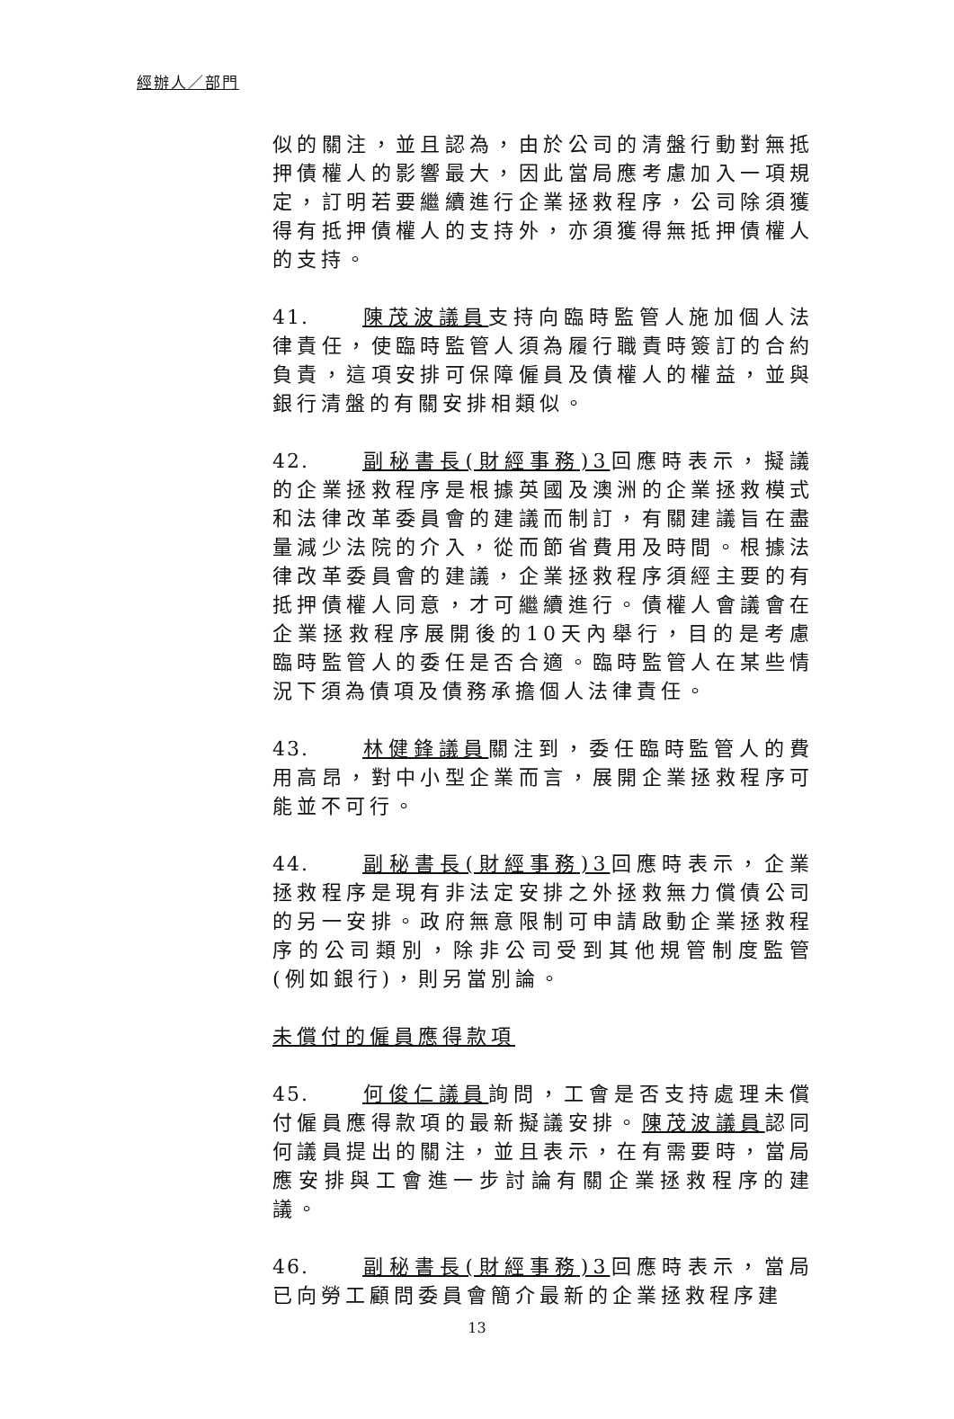經辦人／部門
似的關注，並且認為，由於公司的清盤行動對無抵押債權人的影響最大，因此當局應考慮加入一項規定，訂明若要繼續進行企業拯救程序，公司除須獲得有抵押債權人的支持外，亦須獲得無抵押債權人的支持。
41. 陳茂波議員支持向臨時監管人施加個人法律責任，使臨時監管人須為履行職責時簽訂的合約負責，這項安排可保障僱員及債權人的權益，並與銀行清盤的有關安排相類似。
42. 副秘書長(財經事務)3回應時表示，擬議的企業拯救程序是根據英國及澳洲的企業拯救模式和法律改革委員會的建議而制訂，有關建議旨在盡量減少法院的介入，從而節省費用及時間。根據法律改革委員會的建議，企業拯救程序須經主要的有抵押債權人同意，才可繼續進行。債權人會議會在企業拯救程序展開後的10天內舉行，目的是考慮臨時監管人的委任是否合適。臨時監管人在某些情況下須為債項及債務承擔個人法律責任。
43. 林健鋒議員關注到，委任臨時監管人的費用高昂，對中小型企業而言，展開企業拯救程序可能並不可行。
44. 副秘書長(財經事務)3回應時表示，企業拯救程序是現有非法定安排之外拯救無力償債公司的另一安排。政府無意限制可申請啟動企業拯救程序的公司類別，除非公司受到其他規管制度監管(例如銀行)，則另當別論。
未償付的僱員應得款項
45. 何俊仁議員詢問，工會是否支持處理未償付僱員應得款項的最新擬議安排。陳茂波議員認同何議員提出的關注，並且表示，在有需要時，當局應安排與工會進一步討論有關企業拯救程序的建議。
46. 副秘書長(財經事務)3回應時表示，當局已向勞工顧問委員會簡介最新的企業拯救程序建
13